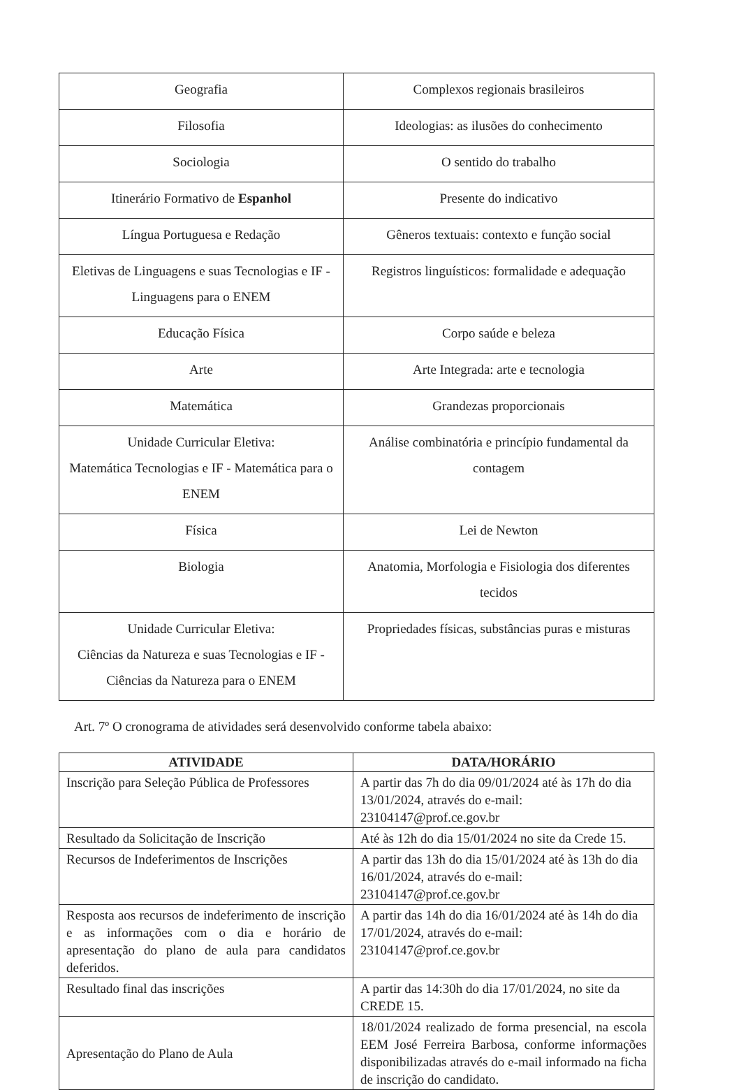| Geografia | Complexos regionais brasileiros |
| Filosofia | Ideologias: as ilusões do conhecimento |
| Sociologia | O sentido do trabalho |
| Itinerário Formativo de Espanhol | Presente do indicativo |
| Língua Portuguesa e Redação | Gêneros textuais: contexto e função social |
| Eletivas de Linguagens e suas Tecnologias e IF - Linguagens para o ENEM | Registros linguísticos: formalidade e adequação |
| Educação Física | Corpo saúde e beleza |
| Arte | Arte Integrada: arte e tecnologia |
| Matemática | Grandezas proporcionais |
| Unidade Curricular Eletiva: Matemática Tecnologias e IF - Matemática para o ENEM | Análise combinatória e princípio fundamental da contagem |
| Física | Lei de Newton |
| Biologia | Anatomia, Morfologia e Fisiologia dos diferentes tecidos |
| Unidade Curricular Eletiva: Ciências da Natureza e suas Tecnologias e IF - Ciências da Natureza para o ENEM | Propriedades físicas, substâncias puras e misturas |
Art. 7º O cronograma de atividades será desenvolvido conforme tabela abaixo:
| ATIVIDADE | DATA/HORÁRIO |
| --- | --- |
| Inscrição para Seleção Pública de Professores | A partir das 7h do dia 09/01/2024 até às 17h do dia 13/01/2024, através do e-mail: 23104147@prof.ce.gov.br |
| Resultado da Solicitação de Inscrição | Até às 12h do dia 15/01/2024 no site da Crede 15. |
| Recursos de Indeferimentos de Inscrições | A partir das 13h do dia 15/01/2024 até às 13h do dia 16/01/2024, através do e-mail: 23104147@prof.ce.gov.br |
| Resposta aos recursos de indeferimento de inscrição e as informações com o dia e horário de apresentação do plano de aula para candidatos deferidos. | A partir das 14h do dia 16/01/2024 até às 14h do dia 17/01/2024, através do e-mail: 23104147@prof.ce.gov.br |
| Resultado final das inscrições | A partir das 14:30h do dia 17/01/2024, no site da CREDE 15. |
| Apresentação do Plano de Aula | 18/01/2024 realizado de forma presencial, na escola EEM José Ferreira Barbosa, conforme informações disponibilizadas através do e-mail informado na ficha de inscrição do candidato. |